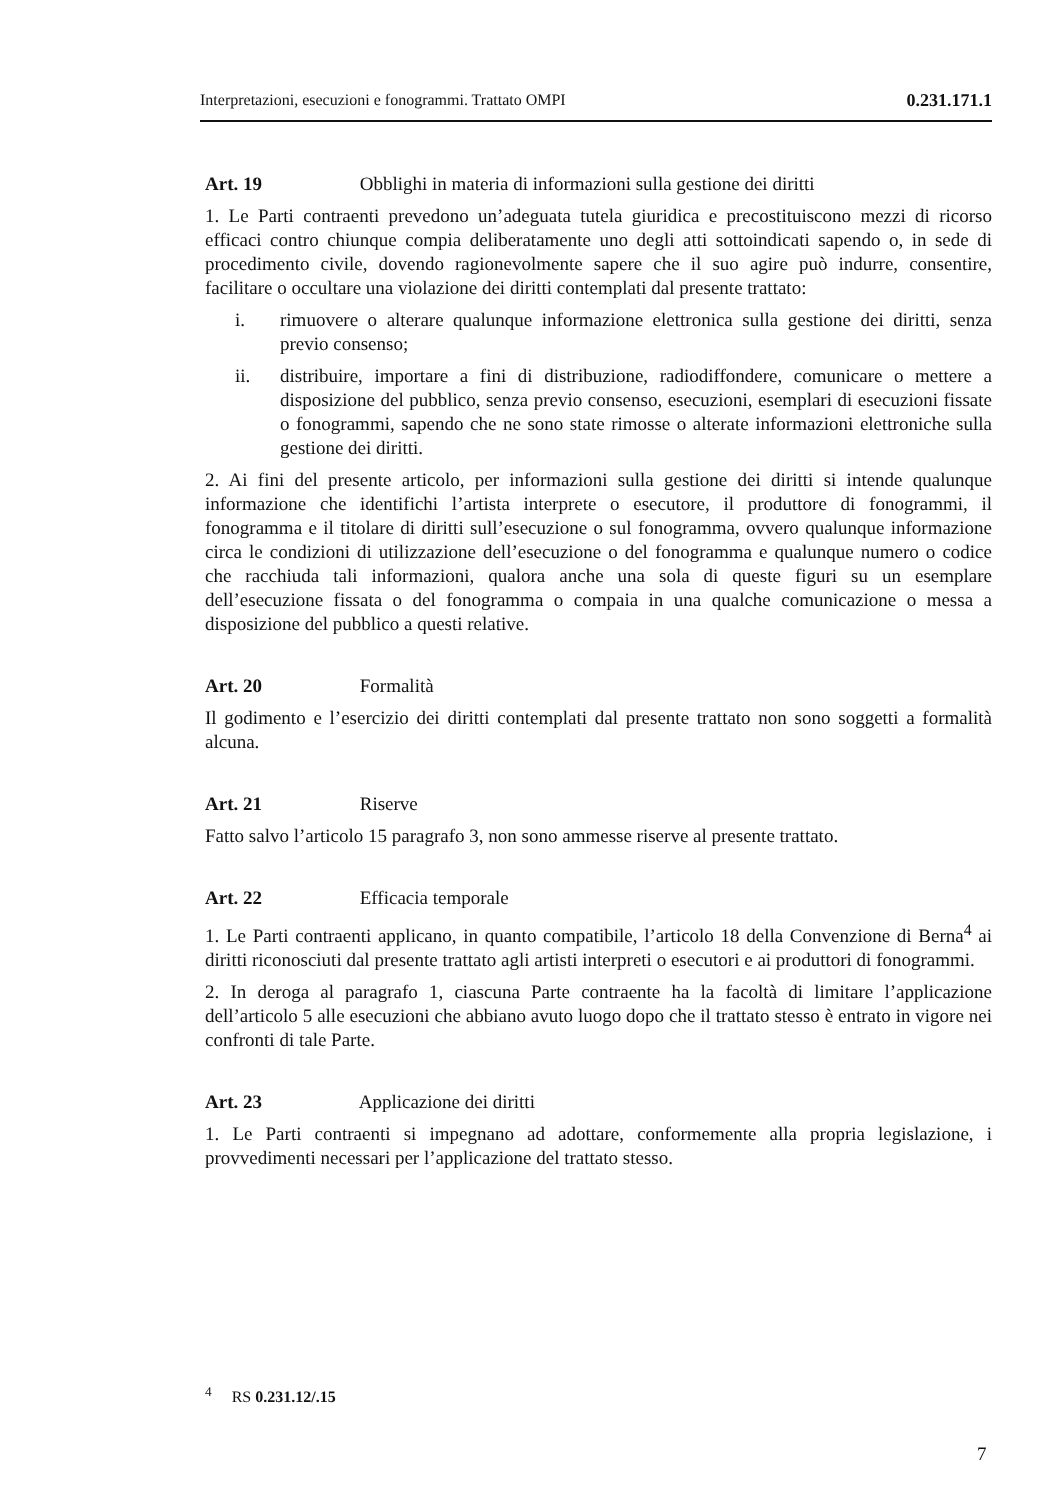Interpretazioni, esecuzioni e fonogrammi. Trattato OMPI 0.231.171.1
Art. 19 Obblighi in materia di informazioni sulla gestione dei diritti
1. Le Parti contraenti prevedono un’adeguata tutela giuridica e precostituiscono mezzi di ricorso efficaci contro chiunque compia deliberatamente uno degli atti sottoindicati sapendo o, in sede di procedimento civile, dovendo ragionevolmente sapere che il suo agire può indurre, consentire, facilitare o occultare una violazione dei diritti contemplati dal presente trattato:
i. rimuovere o alterare qualunque informazione elettronica sulla gestione dei diritti, senza previo consenso;
ii. distribuire, importare a fini di distribuzione, radiodiffondere, comunicare o mettere a disposizione del pubblico, senza previo consenso, esecuzioni, esemplari di esecuzioni fissate o fonogrammi, sapendo che ne sono state rimosse o alterate informazioni elettroniche sulla gestione dei diritti.
2. Ai fini del presente articolo, per informazioni sulla gestione dei diritti si intende qualunque informazione che identifichi l’artista interprete o esecutore, il produttore di fonogrammi, il fonogramma e il titolare di diritti sull’esecuzione o sul fonogramma, ovvero qualunque informazione circa le condizioni di utilizzazione dell’esecuzione o del fonogramma e qualunque numero o codice che racchiuda tali informazioni, qualora anche una sola di queste figuri su un esemplare dell’esecuzione fissata o del fonogramma o compaia in una qualche comunicazione o messa a disposizione del pubblico a questi relative.
Art. 20 Formalità
Il godimento e l’esercizio dei diritti contemplati dal presente trattato non sono soggetti a formalità alcuna.
Art. 21 Riserve
Fatto salvo l’articolo 15 paragrafo 3, non sono ammesse riserve al presente trattato.
Art. 22 Efficacia temporale
1. Le Parti contraenti applicano, in quanto compatibile, l’articolo 18 della Convenzione di Berna<sup>4</sup> ai diritti riconosciuti dal presente trattato agli artisti interpreti o esecutori e ai produttori di fonogrammi.
2. In deroga al paragrafo 1, ciascuna Parte contraente ha la facoltà di limitare l’applicazione dell’articolo 5 alle esecuzioni che abbiano avuto luogo dopo che il trattato stesso è entrato in vigore nei confronti di tale Parte.
Art. 23 Applicazione dei diritti
1. Le Parti contraenti si impegnano ad adottare, conformemente alla propria legislazione, i provvedimenti necessari per l’applicazione del trattato stesso.
<sup>4</sup> RS 0.231.12/.15
7